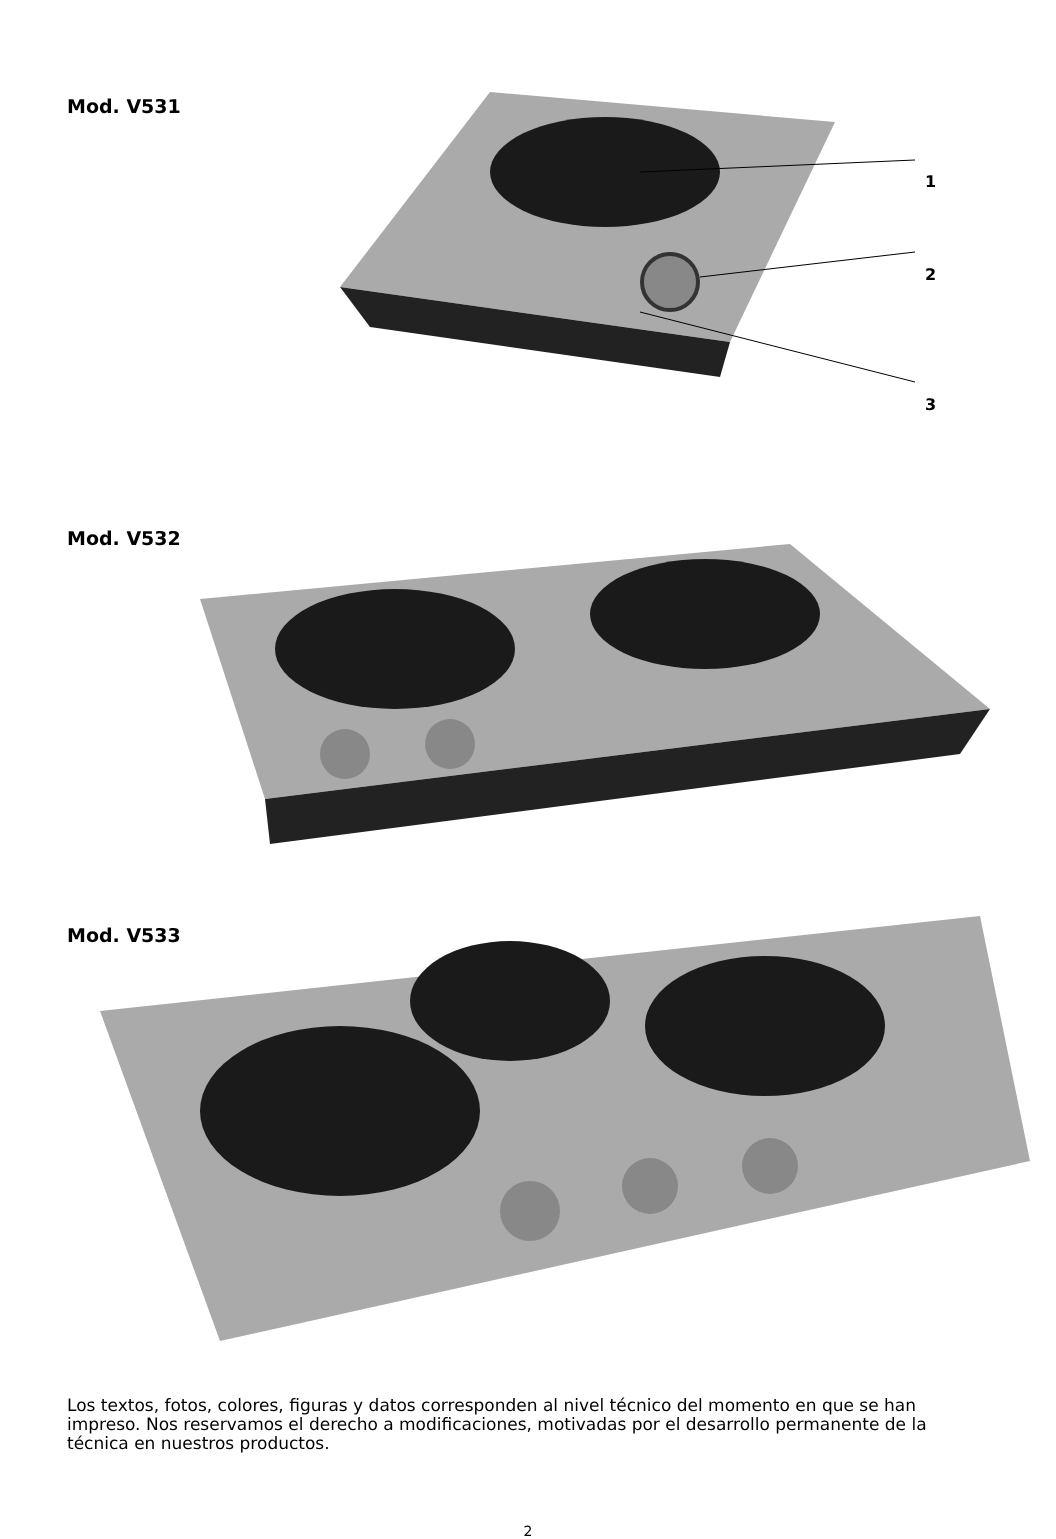Mod. V531
1
2
3
Mod. V532
Mod. V533
Los textos, fotos, colores, figuras y datos corresponden al nivel técnico del momento en que se han impreso. Nos reservamos el derecho a modificaciones, motivadas por el desarrollo permanente de la técnica en nuestros productos.
2